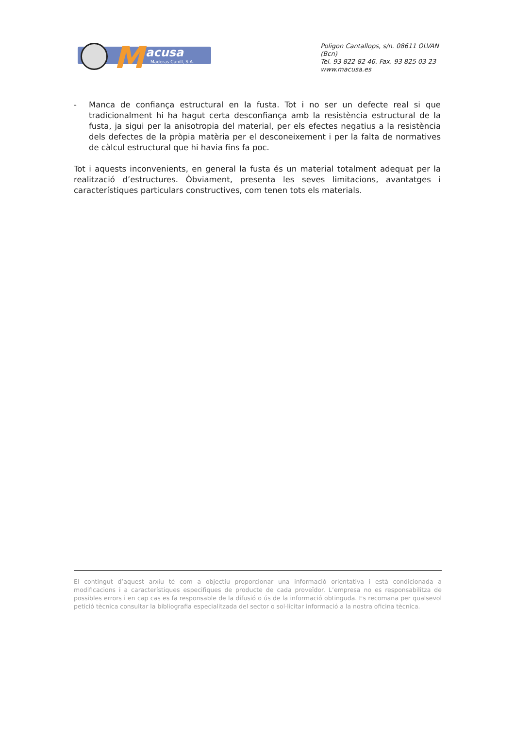M acusa
Maderas Cunill, S.A.
Poligon Cantallops, s/n. 08611 OLVAN (Bcn)
Tel. 93 822 82 46. Fax. 93 825 03 23
www.macusa.es
- Manca de confiança estructural en la fusta. Tot i no ser un defecte real si que tradicionalment hi ha hagut certa desconfiança amb la resistència estructural de la fusta, ja sigui per la anisotropia del material, per els efectes negatius a la resistència dels defectes de la pròpia matèria per el desconeixement i per la falta de normatives de càlcul estructural que hi havia fins fa poc.
Tot i aquests inconvenients, en general la fusta és un material totalment adequat per la realització d’estructures. Òbviament, presenta les seves limitacions, avantatges i característiques particulars constructives, com tenen tots els materials.
El contingut d’aquest arxiu té com a objectiu proporcionar una informació orientativa i està condicionada a modificacions i a característiques especifiques de producte de cada proveïdor. L’empresa no es responsabilitza de possibles errors i en cap cas es fa responsable de la difusió o ús de la informació obtinguda. Es recomana per qualsevol petició tècnica consultar la bibliografia especialitzada del sector o sol·licitar informació a la nostra oficina tècnica.